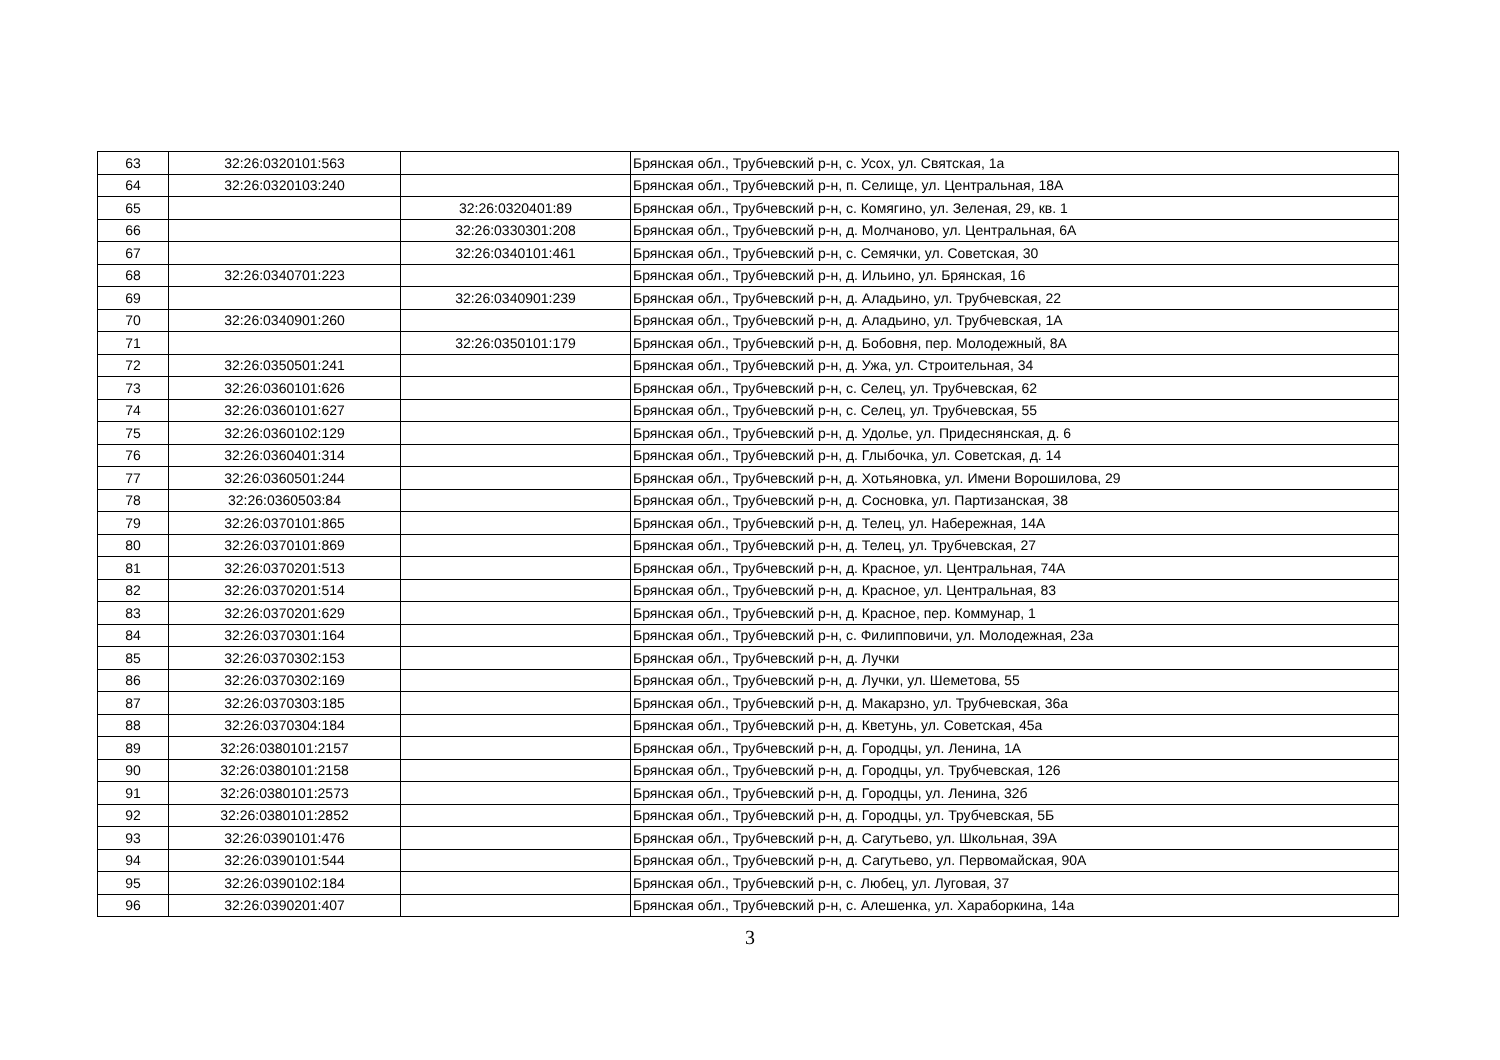| 63 | 32:26:0320101:563 | | Брянская обл., Трубчевский р-н, с. Усох, ул. Святская, 1а |
| 64 | 32:26:0320103:240 | | Брянская обл., Трубчевский р-н, п. Селище, ул. Центральная, 18А |
| 65 | | 32:26:0320401:89 | Брянская обл., Трубчевский р-н, с. Комягино, ул. Зеленая, 29, кв. 1 |
| 66 | | 32:26:0330301:208 | Брянская обл., Трубчевский р-н, д. Молчаново, ул. Центральная, 6А |
| 67 | | 32:26:0340101:461 | Брянская обл., Трубчевский р-н, с. Семячки, ул. Советская, 30 |
| 68 | 32:26:0340701:223 | | Брянская обл., Трубчевский р-н, д. Ильино, ул. Брянская, 16 |
| 69 | | 32:26:0340901:239 | Брянская обл., Трубчевский р-н, д. Аладьино, ул. Трубчевская, 22 |
| 70 | 32:26:0340901:260 | | Брянская обл., Трубчевский р-н, д. Аладьино, ул. Трубчевская, 1А |
| 71 | | 32:26:0350101:179 | Брянская обл., Трубчевский р-н, д. Бобовня, пер. Молодежный, 8А |
| 72 | 32:26:0350501:241 | | Брянская обл., Трубчевский р-н, д. Ужа, ул. Строительная, 34 |
| 73 | 32:26:0360101:626 | | Брянская обл., Трубчевский р-н, с. Селец, ул. Трубчевская, 62 |
| 74 | 32:26:0360101:627 | | Брянская обл., Трубчевский р-н, с. Селец, ул. Трубчевская, 55 |
| 75 | 32:26:0360102:129 | | Брянская обл., Трубчевский р-н, д. Удолье, ул. Придеснянская, д. 6 |
| 76 | 32:26:0360401:314 | | Брянская обл., Трубчевский р-н, д. Глыбочка, ул. Советская, д. 14 |
| 77 | 32:26:0360501:244 | | Брянская обл., Трубчевский р-н, д. Хотьяновка, ул. Имени Ворошилова, 29 |
| 78 | 32:26:0360503:84 | | Брянская обл., Трубчевский р-н, д. Сосновка, ул. Партизанская, 38 |
| 79 | 32:26:0370101:865 | | Брянская обл., Трубчевский р-н, д. Телец, ул. Набережная, 14А |
| 80 | 32:26:0370101:869 | | Брянская обл., Трубчевский р-н, д. Телец, ул. Трубчевская, 27 |
| 81 | 32:26:0370201:513 | | Брянская обл., Трубчевский р-н, д. Красное, ул. Центральная, 74А |
| 82 | 32:26:0370201:514 | | Брянская обл., Трубчевский р-н, д. Красное, ул. Центральная, 83 |
| 83 | 32:26:0370201:629 | | Брянская обл., Трубчевский р-н, д. Красное, пер. Коммунар, 1 |
| 84 | 32:26:0370301:164 | | Брянская обл., Трубчевский р-н, с. Филипповичи, ул. Молодежная, 23а |
| 85 | 32:26:0370302:153 | | Брянская обл., Трубчевский р-н, д. Лучки |
| 86 | 32:26:0370302:169 | | Брянская обл., Трубчевский р-н, д. Лучки, ул. Шеметова, 55 |
| 87 | 32:26:0370303:185 | | Брянская обл., Трубчевский р-н, д. Макарзно, ул. Трубчевская, 36а |
| 88 | 32:26:0370304:184 | | Брянская обл., Трубчевский р-н, д. Кветунь, ул. Советская, 45а |
| 89 | 32:26:0380101:2157 | | Брянская обл., Трубчевский р-н, д. Городцы, ул. Ленина, 1А |
| 90 | 32:26:0380101:2158 | | Брянская обл., Трубчевский р-н, д. Городцы, ул. Трубчевская, 126 |
| 91 | 32:26:0380101:2573 | | Брянская обл., Трубчевский р-н, д. Городцы, ул. Ленина, 32б |
| 92 | 32:26:0380101:2852 | | Брянская обл., Трубчевский р-н, д. Городцы, ул. Трубчевская, 5Б |
| 93 | 32:26:0390101:476 | | Брянская обл., Трубчевский р-н, д. Сагутьево, ул. Школьная, 39А |
| 94 | 32:26:0390101:544 | | Брянская обл., Трубчевский р-н, д. Сагутьево, ул. Первомайская, 90А |
| 95 | 32:26:0390102:184 | | Брянская обл., Трубчевский р-н, с. Любец, ул. Луговая, 37 |
| 96 | 32:26:0390201:407 | | Брянская обл., Трубчевский р-н, с. Алешенка, ул. Хараборкина, 14а |
3